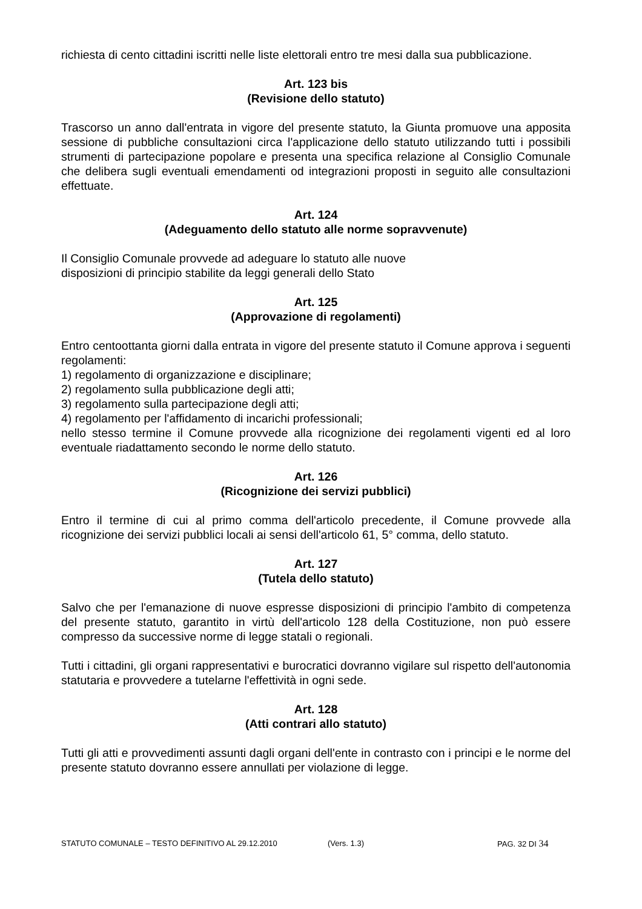richiesta di cento cittadini iscritti nelle liste elettorali entro tre mesi dalla sua pubblicazione.
Art. 123 bis
(Revisione dello statuto)
Trascorso un anno dall'entrata in vigore del presente statuto, la Giunta promuove una apposita sessione di pubbliche consultazioni circa l'applicazione dello statuto utilizzando tutti i possibili strumenti di partecipazione popolare e presenta una specifica relazione al Consiglio Comunale che delibera sugli eventuali emendamenti od integrazioni proposti in seguito alle consultazioni effettuate.
Art. 124
(Adeguamento dello statuto alle norme sopravvenute)
Il Consiglio Comunale provvede ad adeguare lo statuto alle nuove
disposizioni di principio stabilite da leggi generali dello Stato
Art. 125
(Approvazione di regolamenti)
Entro centoottanta giorni dalla entrata in vigore del presente statuto il Comune approva i seguenti regolamenti:
1) regolamento di organizzazione e disciplinare;
2) regolamento sulla pubblicazione degli atti;
3) regolamento sulla partecipazione degli atti;
4) regolamento per l'affidamento di incarichi professionali;
nello stesso termine il Comune provvede alla ricognizione dei regolamenti vigenti ed al loro eventuale riadattamento secondo le norme dello statuto.
Art. 126
(Ricognizione dei servizi pubblici)
Entro il termine di cui al primo comma dell'articolo precedente, il Comune provvede alla ricognizione dei servizi pubblici locali ai sensi dell'articolo 61, 5° comma, dello statuto.
Art. 127
(Tutela dello statuto)
Salvo che per l'emanazione di nuove espresse disposizioni di principio l'ambito di competenza del presente statuto, garantito in virtù dell'articolo 128 della Costituzione, non può essere compresso da successive norme di legge statali o regionali.
Tutti i cittadini, gli organi rappresentativi e burocratici dovranno vigilare sul rispetto dell'autonomia statutaria e provvedere a tutelarne l'effettività in ogni sede.
Art. 128
(Atti contrari allo statuto)
Tutti gli atti e provvedimenti assunti dagli organi dell'ente in contrasto con i principi e le norme del presente statuto dovranno essere annullati per violazione di legge.
STATUTO COMUNALE – TESTO DEFINITIVO AL 29.12.2010 (Vers. 1.3) PAG. 32 DI 34